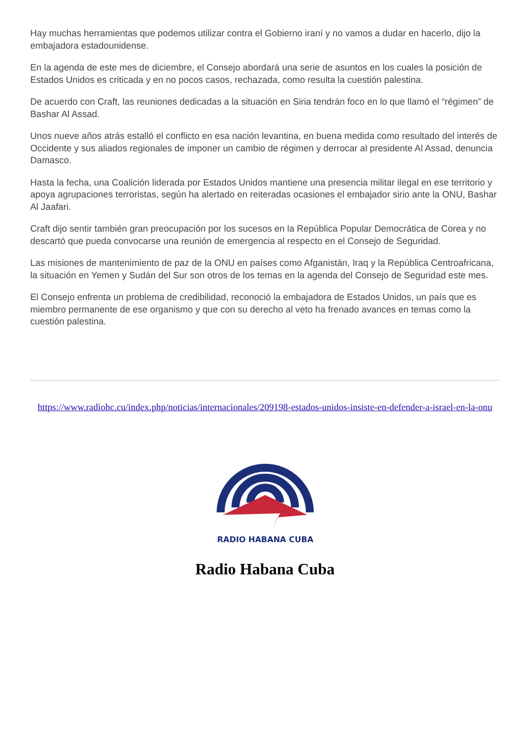Hay muchas herramientas que podemos utilizar contra el Gobierno iraní y no vamos a dudar en hacerlo, dijo la embajadora estadounidense.
En la agenda de este mes de diciembre, el Consejo abordará una serie de asuntos en los cuales la posición de Estados Unidos es criticada y en no pocos casos, rechazada, como resulta la cuestión palestina.
De acuerdo con Craft, las reuniones dedicadas a la situación en Siria tendrán foco en lo que llamó el “régimen” de Bashar Al Assad.
Unos nueve años atrás estalló el conflicto en esa nación levantina, en buena medida como resultado del interés de Occidente y sus aliados regionales de imponer un cambio de régimen y derrocar al presidente Al Assad, denuncia Damasco.
Hasta la fecha, una Coalición liderada por Estados Unidos mantiene una presencia militar ilegal en ese territorio y apoya agrupaciones terroristas, según ha alertado en reiteradas ocasiones el embajador sirio ante la ONU, Bashar Al Jaafari.
Craft dijo sentir también gran preocupación por los sucesos en la República Popular Democrática de Corea y no descartó que pueda convocarse una reunión de emergencia al respecto en el Consejo de Seguridad.
Las misiones de mantenimiento de paz de la ONU en países como Afganistán, Iraq y la República Centroafricana, la situación en Yemen y Sudán del Sur son otros de los temas en la agenda del Consejo de Seguridad este mes.
El Consejo enfrenta un problema de credibilidad, reconoció la embajadora de Estados Unidos, un país que es miembro permanente de ese organismo y que con su derecho al veto ha frenado avances en temas como la cuestión palestina.
https://www.radiohc.cu/index.php/noticias/internacionales/209198-estados-unidos-insiste-en-defender-a-israel-en-la-onu
RADIO HABANA CUBA
Radio Habana Cuba